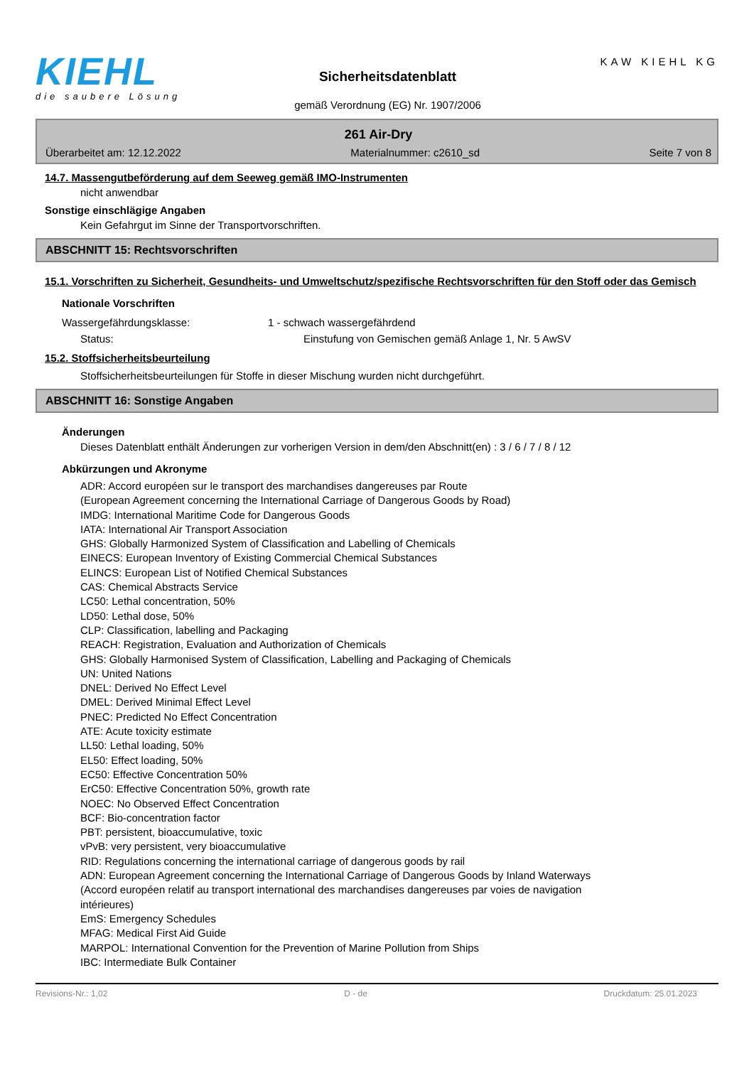KIEHL
die saubere Lösung
Sicherheitsdatenblatt
gemäß Verordnung (EG) Nr. 1907/2006
KAW KIEHL KG
261 Air-Dry
Überarbeitet am: 12.12.2022 Materialnummer: c2610_sd Seite 7 von 8
14.7. Massengutbeförderung auf dem Seeweg gemäß IMO-Instrumenten
nicht anwendbar
Sonstige einschlägige Angaben
Kein Gefahrgut im Sinne der Transportvorschriften.
ABSCHNITT 15: Rechtsvorschriften
15.1. Vorschriften zu Sicherheit, Gesundheits- und Umweltschutz/spezifische Rechtsvorschriften für den Stoff oder das Gemisch
Nationale Vorschriften
Wassergefährdungsklasse: 1 - schwach wassergefährdend
Status: Einstufung von Gemischen gemäß Anlage 1, Nr. 5 AwSV
15.2. Stoffsicherheitsbeurteilung
Stoffsicherheitsbeurteilungen für Stoffe in dieser Mischung wurden nicht durchgeführt.
ABSCHNITT 16: Sonstige Angaben
Änderungen
Dieses Datenblatt enthält Änderungen zur vorherigen Version in dem/den Abschnitt(en) : 3 / 6 / 7 / 8 / 12
Abkürzungen und Akronyme
ADR: Accord européen sur le transport des marchandises dangereuses par Route
(European Agreement concerning the International Carriage of Dangerous Goods by Road)
IMDG: International Maritime Code for Dangerous Goods
IATA: International Air Transport Association
GHS: Globally Harmonized System of Classification and Labelling of Chemicals
EINECS: European Inventory of Existing Commercial Chemical Substances
ELINCS: European List of Notified Chemical Substances
CAS: Chemical Abstracts Service
LC50: Lethal concentration, 50%
LD50: Lethal dose, 50%
CLP: Classification, labelling and Packaging
REACH: Registration, Evaluation and Authorization of Chemicals
GHS: Globally Harmonised System of Classification, Labelling and Packaging of Chemicals
UN: United Nations
DNEL: Derived No Effect Level
DMEL: Derived Minimal Effect Level
PNEC: Predicted No Effect Concentration
ATE: Acute toxicity estimate
LL50: Lethal loading, 50%
EL50: Effect loading, 50%
EC50: Effective Concentration 50%
ErC50: Effective Concentration 50%, growth rate
NOEC: No Observed Effect Concentration
BCF: Bio-concentration factor
PBT: persistent, bioaccumulative, toxic
vPvB: very persistent, very bioaccumulative
RID: Regulations concerning the international carriage of dangerous goods by rail
ADN: European Agreement concerning the International Carriage of Dangerous Goods by Inland Waterways
(Accord européen relatif au transport international des marchandises dangereuses par voies de navigation
intérieures)
EmS: Emergency Schedules
MFAG: Medical First Aid Guide
MARPOL: International Convention for the Prevention of Marine Pollution from Ships
IBC: Intermediate Bulk Container
Revisions-Nr.: 1,02 D - de Druckdatum: 25.01.2023